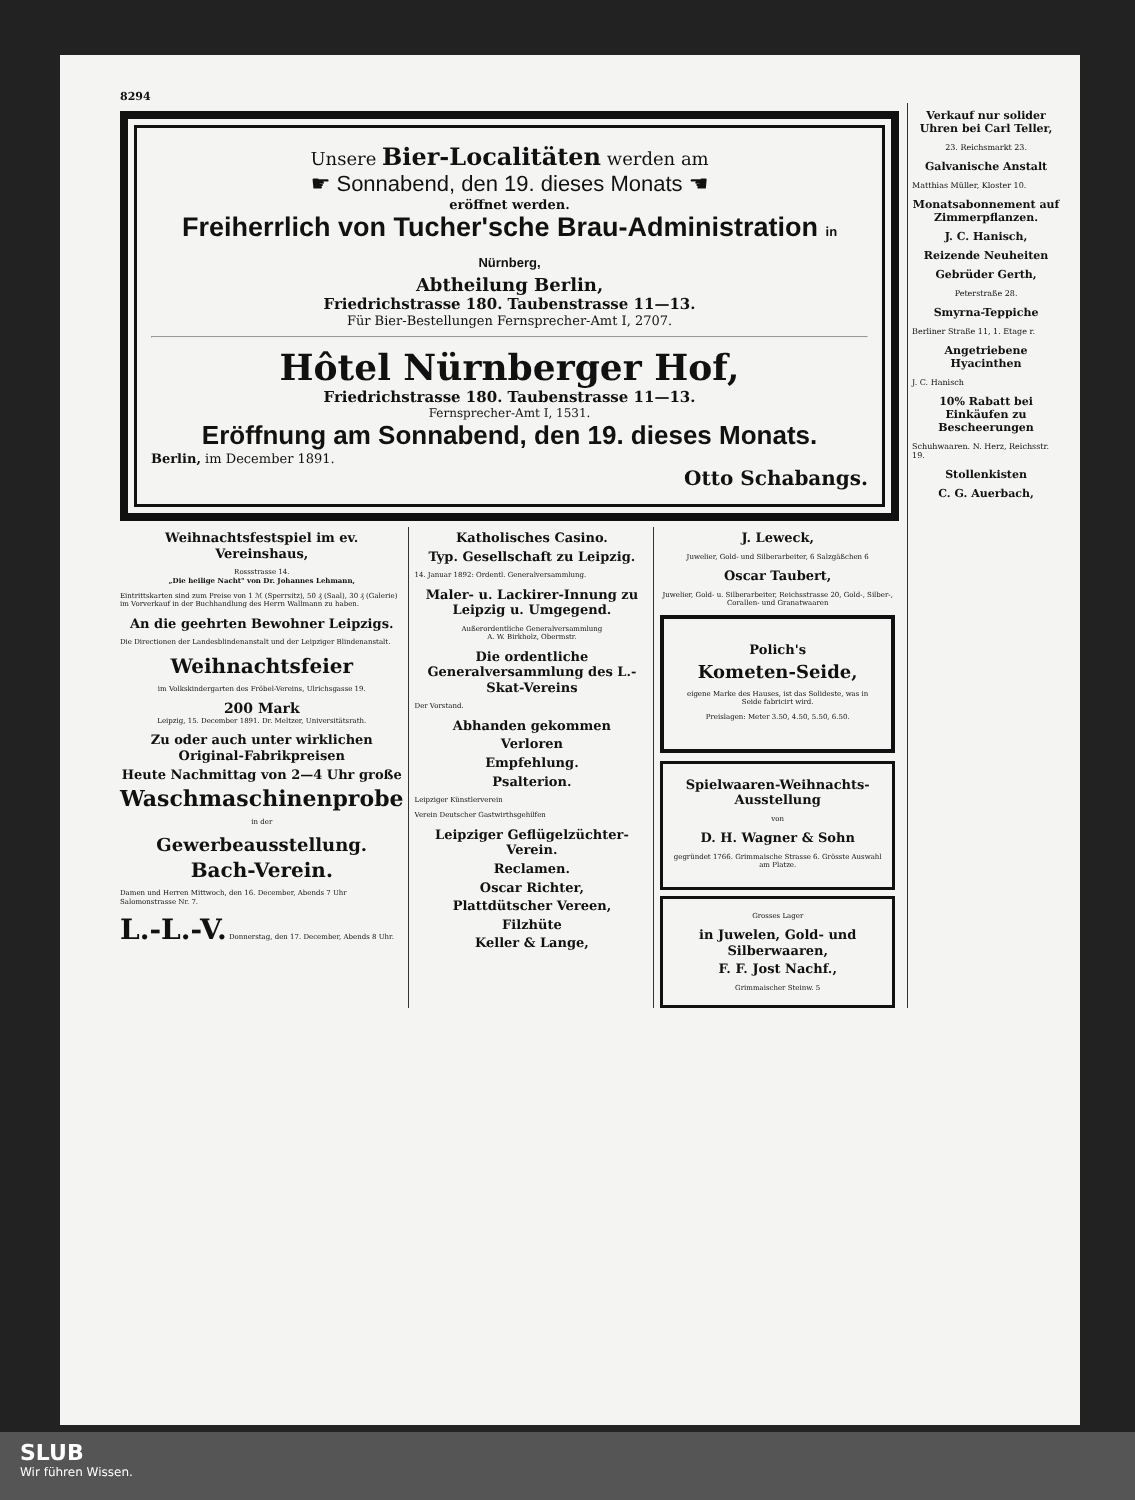8294
Unsere Bier-Localitäten werden am
☛ Sonnabend, den 19. dieses Monats ☚
eröffnet werden.
Freiherrlich von Tucher'sche Brau-Administration in Nürnberg,
Abtheilung Berlin,
Friedrichstrasse 180. Taubenstrasse 11—13.
Für Bier-Bestellungen Fernsprecher-Amt I, 2707.
Hôtel Nürnberger Hof,
Friedrichstrasse 180. Taubenstrasse 11—13.
Fernsprecher-Amt I, 1531.
Eröffnung am Sonnabend, den 19. dieses Monats.
Berlin, im December 1891.
Otto Schabangs.
Weihnachtsfestspiel im ev. Vereinshaus,
Rossstrasse 14.
„Die heilige Nacht" von Dr. Johannes Lehmann,
Eintrittskarten sind zum Preise von 1 ℳ (Sperrsitz), 50 ₰ (Saal), 30 ₰ (Galerie) im Vorverkauf in der Buchhandlung des Herrn Wallmann zu haben.
An die geehrten Bewohner Leipzigs.
Die Directionen der Landesblindenanstalt und der Leipziger Blindenanstalt.
Weihnachtsfeier
im Volkskindergarten des Fröbel-Vereins, Ulrichsgasse 19.
200 Mark
Leipzig, 15. December 1891. Dr. Meltzer, Universitätsrath.
Zu oder auch unter wirklichen Original-Fabrikpreisen
Heute Nachmittag von 2—4 Uhr große
Waschmaschinenprobe
in der
Gewerbeausstellung.
Bach-Verein.
Damen und Herren Mittwoch, den 16. December, Abends 7 Uhr Salomonstrasse Nr. 7.
L.-L.-V. Donnerstag, den 17. December, Abends 8 Uhr.
Katholisches Casino.
Typ. Gesellschaft zu Leipzig.
14. Januar 1892: Ordentl. Generalversammlung.
Maler- u. Lackirer-Innung zu Leipzig u. Umgegend.
Außerordentliche Generalversammlung
A. W. Birkholz, Obermstr.
Die ordentliche Generalversammlung des L.-Skat-Vereins
Der Vorstand.
Abhanden gekommen
Verloren
Empfehlung.
Psalterion.
Leipziger Künstlerverein
Verein Deutscher Gastwirthsgehilfen
Leipziger Geflügelzüchter-Verein.
Reclamen.
Oscar Richter,
Plattdütscher Vereen,
Filzhüte
Keller & Lange,
J. Leweck,
Juwelier, Gold- und Silberarbeiter, 6 Salzgäßchen 6
Oscar Taubert,
Juwelier, Gold- u. Silberarbeiter, Reichsstrasse 20, Gold-, Silber-, Corallen- und Granatwaaren
Polich's
Kometen-Seide,
eigene Marke des Hauses, ist das Solideste, was in Seide fabricirt wird.
Preislagen: Meter 3.50, 4.50, 5.50, 6.50.
Spielwaaren-Weihnachts-Ausstellung
von
D. H. Wagner & Sohn
gegründet 1766. Grimmaische Strasse 6. Grösste Auswahl am Platze.
Grosses Lager
in Juwelen, Gold- und Silberwaaren,
F. F. Jost Nachf.,
Grimmaischer Steinw. 5
Verkauf nur solider Uhren bei Carl Teller,
23. Reichsmarkt 23.
Galvanische Anstalt
Matthias Müller, Kloster 10.
Monatsabonnement auf Zimmerpflanzen.
J. C. Hanisch,
Reizende Neuheiten
Gebrüder Gerth,
Peterstraße 28.
Smyrna-Teppiche
Berliner Straße 11, 1. Etage r.
Angetriebene Hyacinthen
J. C. Hanisch
10% Rabatt bei Einkäufen zu Bescheerungen
Schuhwaaren. N. Herz, Reichsstr. 19.
Stollenkisten
C. G. Auerbach,
SLUB
Wir führen Wissen.